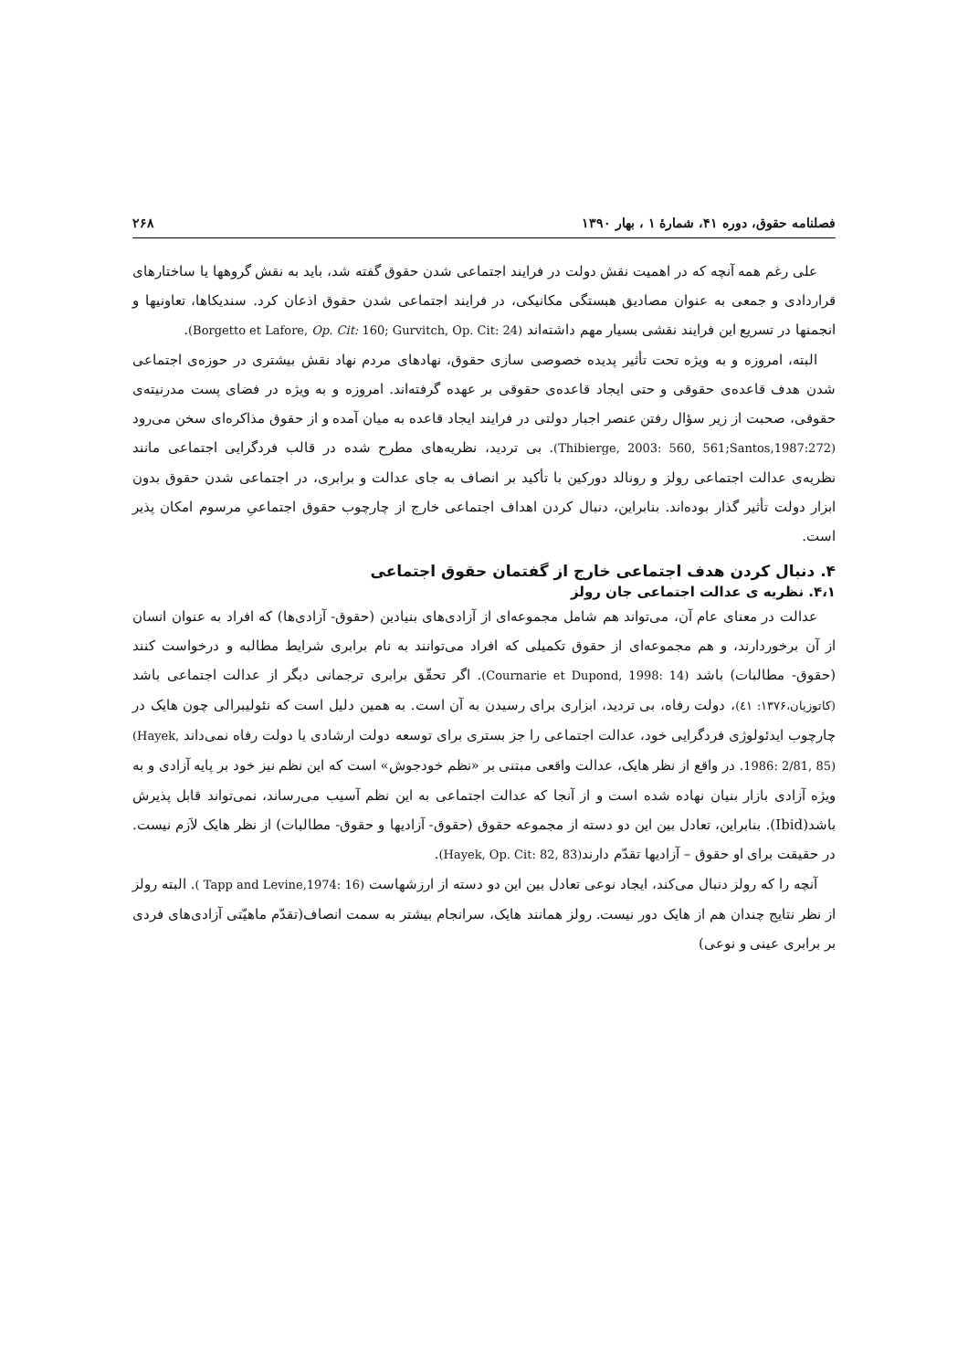فصلنامه حقوق، دوره ۴۱، شمارۀ ۱ ، بهار ۱۳۹۰ ۲۶۸
علی رغم همه آنچه که در اهمیت نقش دولت در فرایند اجتماعی شدن حقوق گفته شد، باید به نقش گروهها یا ساختارهای قراردادی و جمعی به عنوان مصادیق هبستگی مکانیکی، در فرایند اجتماعی شدن حقوق اذعان کرد. سندیکاها، تعاونیها و انجمنها در تسریع این فرایند نقشی بسیار مهم داشته‌اند (Borgetto et Lafore, Op. Cit: 160; Gurvitch, Op. Cit: 24).
البته، امروزه و به ویژه تحت تأثیر پدیده خصوصی سازی حقوق، نهادهای مردم نهاد نقش بیشتری در حوزه‌ی اجتماعی شدن هدف قاعده‌ی حقوقی و حتی ایجاد قاعده‌ی حقوقی بر عهده گرفته‌اند. امروزه و به ویژه در فضای پست مدرنیته‌ی حقوقی، صحبت از زیر سؤال رفتن عنصر اجبار دولتی در فرایند ایجاد قاعده به میان آمده و از حقوق مذاکره‌ای سخن می‌رود (Thibierge, 2003: 560, 561;Santos,1987:272). بی تردید، نظریه‌های مطرح شده در قالب فردگرایی اجتماعی مانند نظریه‌ی عدالت اجتماعی رولز و رونالد دورکین با تأکید بر انصاف به جای عدالت و برابری، در اجتماعی شدن حقوق بدون ابزار دولت تأثیر گذار بوده‌اند. بنابراین، دنبال کردن اهداف اجتماعی خارج از چارچوب حقوق اجتماعیِ مرسوم امکان پذیر است.
۴. دنبال کردن هدف اجتماعی خارج از گفتمان حقوق اجتماعی
۴،۱. نظریه ی عدالت اجتماعی جان رولز
عدالت در معنای عام آن، می‌تواند هم شامل مجموعه‌ای از آزادی‌های بنیادین (حقوق- آزادی‌ها) که افراد به عنوان انسان از آن برخوردارند، و هم مجموعه‌ای از حقوق تکمیلی که افراد می‌توانند به نام برابری شرایط مطالبه و درخواست کنند (حقوق- مطالبات) باشد (Cournarie et Dupond, 1998: 14). اگر تحقّق برابری ترجمانی دیگر از عدالت اجتماعی باشد (کاتوزیان،۱۳۷۶: ٤١)، دولت رفاه، بی تردید، ابزاری برای رسیدن به آن است. به همین دلیل است که نئولیبرالی چون هایک در چارچوب ایدئولوژی فردگرایی خود، عدالت اجتماعی را جز بستری برای توسعه دولت ارشادی یا دولت رفاه نمی‌داند (Hayek, 1986: 2/81, 85). در واقع از نظر هایک، عدالت واقعی مبتنی بر «نظم خودجوش» است که این نظم نیز خود بر پایه آزادی و به ویژه آزادی بازار بنیان نهاده شده است و از آنجا که عدالت اجتماعی به این نظم آسیب می‌رساند، نمی‌تواند قابل پذیرش باشد(Ibid). بنابراین، تعادل بین این دو دسته از مجموعه حقوق (حقوق- آزادیها و حقوق- مطالبات) از نظر هایک لاَزم نیست. در حقیقت برای او حقوق – آزادیها تقدّم دارند(Hayek, Op. Cit: 82, 83).
آنچه را که رولز دنبال می‌کند، ایجاد نوعی تعادل بین این دو دسته از ارزشهاست ( Tapp and Levine,1974: 16). البته رولز از نظر نتایج چندان هم از هایک دور نیست. رولز همانند هایک، سرانجام بیشتر به سمت انصاف(تقدّم ماهیّتی آزادی‌های فردی بر برابری عینی و نوعی)